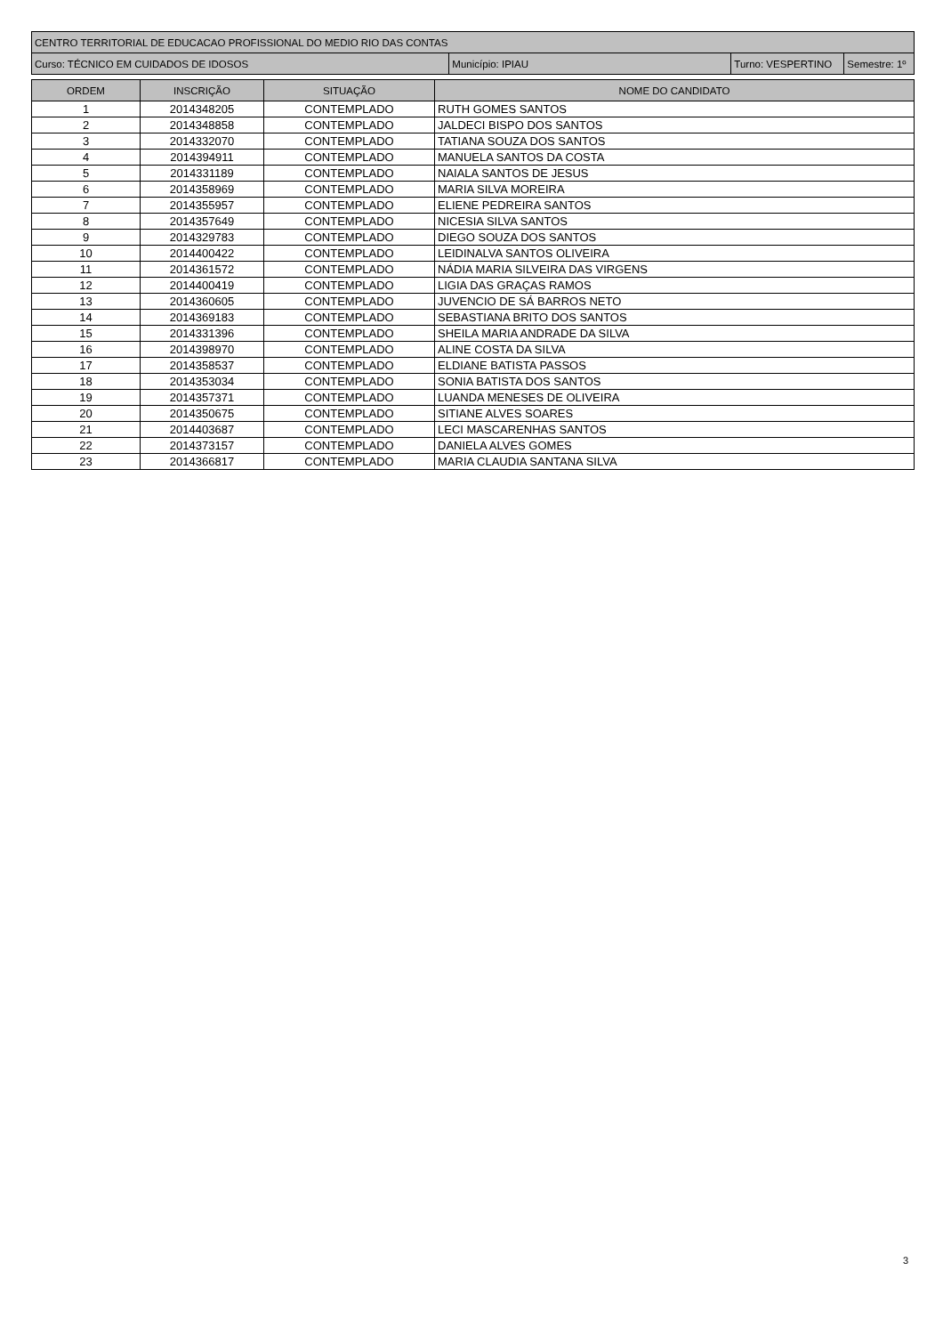| CENTRO TERRITORIAL DE EDUCACAO PROFISSIONAL DO MEDIO RIO DAS CONTAS | | | |
| Curso: TÉCNICO EM CUIDADOS DE IDOSOS | Município: IPIAU | Turno: VESPERTINO | Semestre: 1º |
| ORDEM | INSCRIÇÃO | SITUAÇÃO | NOME DO CANDIDATO |
| --- | --- | --- | --- |
| 1 | 2014348205 | CONTEMPLADO | RUTH GOMES SANTOS |
| 2 | 2014348858 | CONTEMPLADO | JALDECI BISPO DOS SANTOS |
| 3 | 2014332070 | CONTEMPLADO | TATIANA SOUZA DOS SANTOS |
| 4 | 2014394911 | CONTEMPLADO | MANUELA SANTOS DA COSTA |
| 5 | 2014331189 | CONTEMPLADO | NAIALA SANTOS DE JESUS |
| 6 | 2014358969 | CONTEMPLADO | MARIA SILVA MOREIRA |
| 7 | 2014355957 | CONTEMPLADO | ELIENE PEDREIRA SANTOS |
| 8 | 2014357649 | CONTEMPLADO | NICESIA SILVA SANTOS |
| 9 | 2014329783 | CONTEMPLADO | DIEGO SOUZA DOS SANTOS |
| 10 | 2014400422 | CONTEMPLADO | LEIDINALVA SANTOS OLIVEIRA |
| 11 | 2014361572 | CONTEMPLADO | NÁDIA MARIA SILVEIRA DAS VIRGENS |
| 12 | 2014400419 | CONTEMPLADO | LIGIA DAS GRAÇAS RAMOS |
| 13 | 2014360605 | CONTEMPLADO | JUVENCIO DE SÁ BARROS NETO |
| 14 | 2014369183 | CONTEMPLADO | SEBASTIANA BRITO DOS SANTOS |
| 15 | 2014331396 | CONTEMPLADO | SHEILA MARIA ANDRADE DA SILVA |
| 16 | 2014398970 | CONTEMPLADO | ALINE COSTA DA SILVA |
| 17 | 2014358537 | CONTEMPLADO | ELDIANE BATISTA PASSOS |
| 18 | 2014353034 | CONTEMPLADO | SONIA BATISTA DOS SANTOS |
| 19 | 2014357371 | CONTEMPLADO | LUANDA MENESES DE OLIVEIRA |
| 20 | 2014350675 | CONTEMPLADO | SITIANE ALVES SOARES |
| 21 | 2014403687 | CONTEMPLADO | LECI MASCARENHAS SANTOS |
| 22 | 2014373157 | CONTEMPLADO | DANIELA ALVES GOMES |
| 23 | 2014366817 | CONTEMPLADO | MARIA CLAUDIA SANTANA SILVA |
3